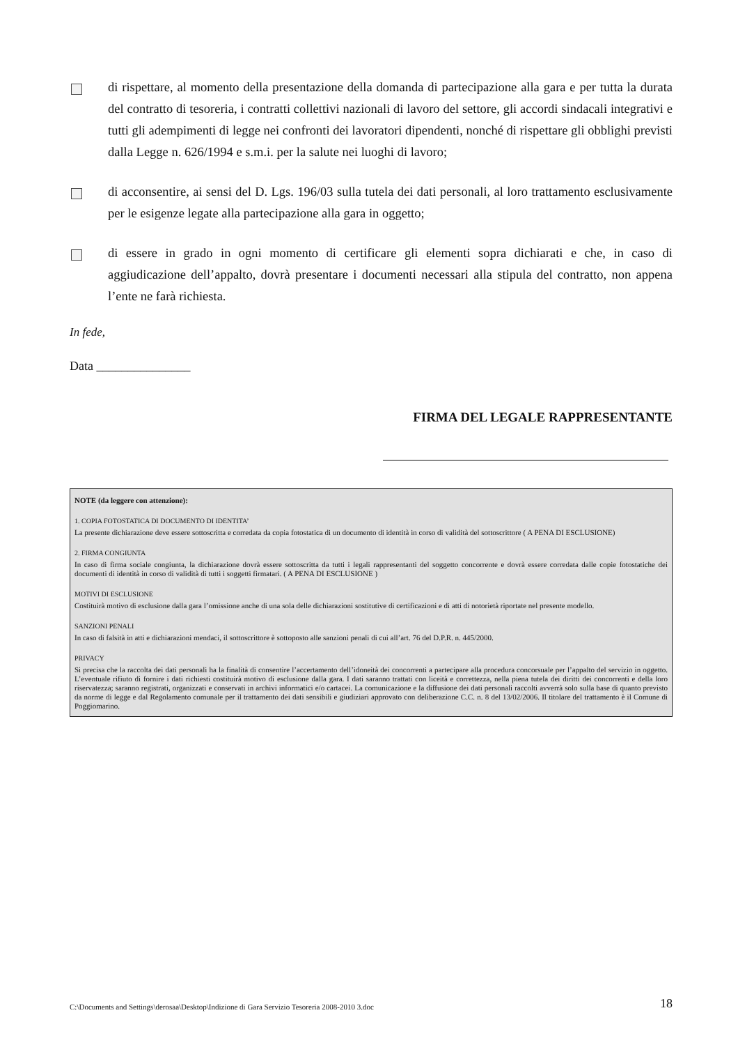di rispettare, al momento della presentazione della domanda di partecipazione alla gara e per tutta la durata del contratto di tesoreria, i contratti collettivi nazionali di lavoro del settore, gli accordi sindacali integrativi e tutti gli adempimenti di legge nei confronti dei lavoratori dipendenti, nonché di rispettare gli obblighi previsti dalla Legge n. 626/1994 e s.m.i. per la salute nei luoghi di lavoro;
di acconsentire, ai sensi del D. Lgs. 196/03 sulla tutela dei dati personali, al loro trattamento esclusivamente per le esigenze legate alla partecipazione alla gara in oggetto;
di essere in grado in ogni momento di certificare gli elementi sopra dichiarati e che, in caso di aggiudicazione dell’appalto, dovrà presentare i documenti necessari alla stipula del contratto, non appena l’ente ne farà richiesta.
In fede,
Data _______________
FIRMA DEL LEGALE RAPPRESENTANTE
NOTE (da leggere con attenzione):
1. COPIA FOTOSTATICA DI DOCUMENTO DI IDENTITA’
La presente dichiarazione deve essere sottoscritta e corredata da copia fotostatica di un documento di identità in corso di validità del sottoscrittore ( A PENA DI ESCLUSIONE)
2. FIRMA CONGIUNTA
In caso di firma sociale congiunta, la dichiarazione dovrà essere sottoscritta da tutti i legali rappresentanti del soggetto concorrente e dovrà essere corredata dalle copie fotostatiche dei documenti di identità in corso di validità di tutti i soggetti firmatari. ( A PENA DI ESCLUSIONE )
MOTIVI DI ESCLUSIONE
Costituirà motivo di esclusione dalla gara l’omissione anche di una sola delle dichiarazioni sostitutive di certificazioni e di atti di notorietà riportate nel presente modello.
SANZIONI PENALI
In caso di falsità in atti e dichiarazioni mendaci, il sottoscrittore è sottoposto alle sanzioni penali di cui all’art. 76 del D.P.R. n. 445/2000.
PRIVACY
Si precisa che la raccolta dei dati personali ha la finalità di consentire l’accertamento dell’idoneità dei concorrenti a partecipare alla procedura concorsuale per l’appalto del servizio in oggetto. L’eventuale rifiuto di fornire i dati richiesti costituirà motivo di esclusione dalla gara. I dati saranno trattati con liceità e correttezza, nella piena tutela dei diritti dei concorrenti e della loro riservatezza; saranno registrati, organizzati e conservati in archivi informatici e/o cartacei. La comunicazione e la diffusione dei dati personali raccolti avverrà solo sulla base di quanto previsto da norme di legge e dal Regolamento comunale per il trattamento dei dati sensibili e giudiziari approvato con deliberazione C.C. n. 8 del 13/02/2006. Il titolare del trattamento è il Comune di Poggiomarino.
C:\Documents and Settings\derosaa\Desktop\Indizione di Gara Servizio Tesoreria 2008-2010 3.doc 18